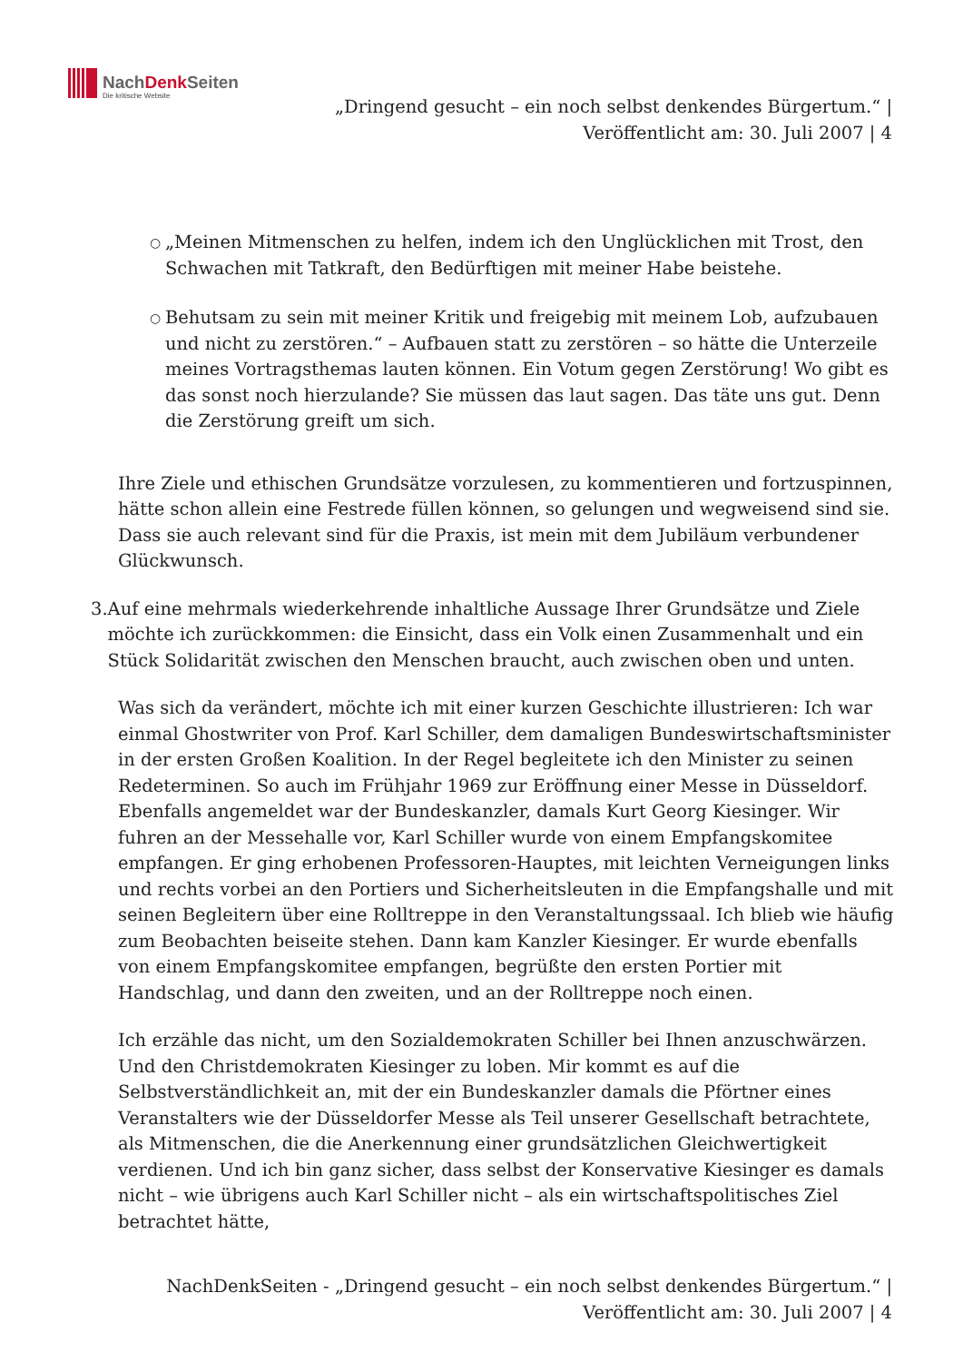NachDenk Seiten
Die kritische Website
„Dringend gesucht – ein noch selbst denkendes Bürgertum.“ |
Veröffentlicht am: 30. Juli 2007 | 4
○ „Meinen Mitmenschen zu helfen, indem ich den Unglücklichen mit Trost, den Schwachen mit Tatkraft, den Bedürftigen mit meiner Habe beistehe.
○ Behutsam zu sein mit meiner Kritik und freigebig mit meinem Lob, aufzubauen und nicht zu zerstören.“ – Aufbauen statt zu zerstören – so hätte die Unterzeile meines Vortragsthemas lauten können. Ein Votum gegen Zerstörung! Wo gibt es das sonst noch hierzulande? Sie müssen das laut sagen. Das täte uns gut. Denn die Zerstörung greift um sich.
Ihre Ziele und ethischen Grundsätze vorzulesen, zu kommentieren und fortzuspinnen, hätte schon allein eine Festrede füllen können, so gelungen und wegweisend sind sie. Dass sie auch relevant sind für die Praxis, ist mein mit dem Jubiläum verbundener Glückwunsch.
3. Auf eine mehrmals wiederkehrende inhaltliche Aussage Ihrer Grundsätze und Ziele möchte ich zurückkommen: die Einsicht, dass ein Volk einen Zusammenhalt und ein Stück Solidarität zwischen den Menschen braucht, auch zwischen oben und unten.
Was sich da verändert, möchte ich mit einer kurzen Geschichte illustrieren: Ich war einmal Ghostwriter von Prof. Karl Schiller, dem damaligen Bundeswirtschaftsminister in der ersten Großen Koalition. In der Regel begleitete ich den Minister zu seinen Redeterminen. So auch im Frühjahr 1969 zur Eröffnung einer Messe in Düsseldorf. Ebenfalls angemeldet war der Bundeskanzler, damals Kurt Georg Kiesinger. Wir fuhren an der Messehalle vor, Karl Schiller wurde von einem Empfangskomitee empfangen. Er ging erhobenen Professoren-Hauptes, mit leichten Verneigungen links und rechts vorbei an den Portiers und Sicherheitsleuten in die Empfangshalle und mit seinen Begleitern über eine Rolltreppe in den Veranstaltungssaal. Ich blieb wie häufig zum Beobachten beiseite stehen. Dann kam Kanzler Kiesinger. Er wurde ebenfalls von einem Empfangskomitee empfangen, begrüßte den ersten Portier mit Handschlag, und dann den zweiten, und an der Rolltreppe noch einen.
Ich erzähle das nicht, um den Sozialdemokraten Schiller bei Ihnen anzuschwärzen. Und den Christdemokraten Kiesinger zu loben. Mir kommt es auf die Selbstverständlichkeit an, mit der ein Bundeskanzler damals die Pförtner eines Veranstalters wie der Düsseldorfer Messe als Teil unserer Gesellschaft betrachtete, als Mitmenschen, die die Anerkennung einer grundsätzlichen Gleichwertigkeit verdienen. Und ich bin ganz sicher, dass selbst der Konservative Kiesinger es damals nicht – wie übrigens auch Karl Schiller nicht – als ein wirtschaftspolitisches Ziel betrachtet hätte,
NachDenkSeiten - „Dringend gesucht – ein noch selbst denkendes Bürgertum.“ |
Veröffentlicht am: 30. Juli 2007 | 4